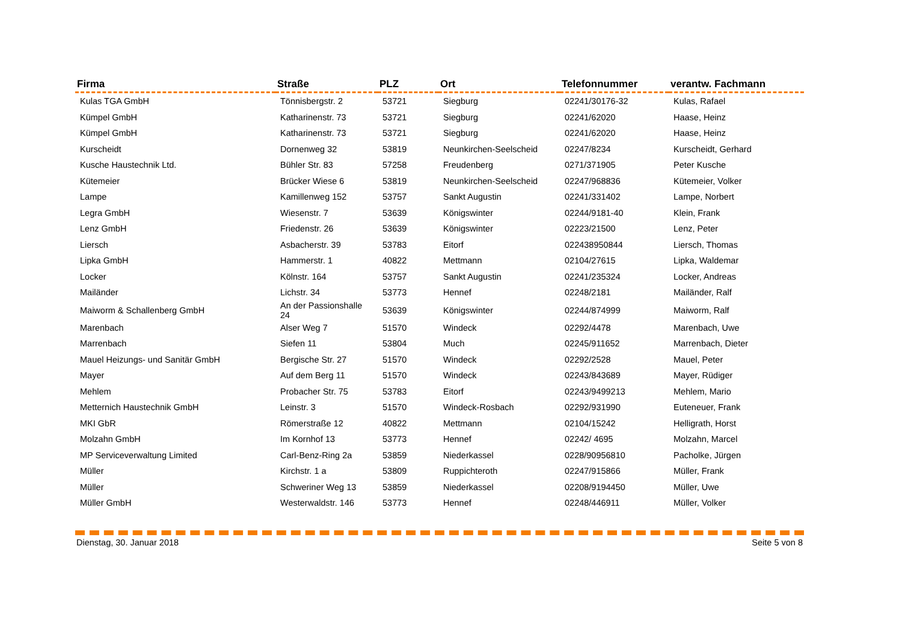| Firma | Straße | PLZ | Ort | Telefonnummer | verantw. Fachmann |
| --- | --- | --- | --- | --- | --- |
| Kulas TGA GmbH | Tönnisbergstr. 2 | 53721 | Siegburg | 02241/30176-32 | Kulas, Rafael |
| Kümpel GmbH | Katharinenstr. 73 | 53721 | Siegburg | 02241/62020 | Haase, Heinz |
| Kümpel GmbH | Katharinenstr. 73 | 53721 | Siegburg | 02241/62020 | Haase, Heinz |
| Kurscheidt | Dornenweg 32 | 53819 | Neunkirchen-Seelscheid | 02247/8234 | Kurscheidt, Gerhard |
| Kusche Haustechnik Ltd. | Bühler Str. 83 | 57258 | Freudenberg | 0271/371905 | Peter Kusche |
| Kütemeier | Brücker Wiese 6 | 53819 | Neunkirchen-Seelscheid | 02247/968836 | Kütemeier, Volker |
| Lampe | Kamillenweg 152 | 53757 | Sankt Augustin | 02241/331402 | Lampe, Norbert |
| Legra GmbH | Wiesenstr. 7 | 53639 | Königswinter | 02244/9181-40 | Klein, Frank |
| Lenz GmbH | Friedenstr. 26 | 53639 | Königswinter | 02223/21500 | Lenz, Peter |
| Liersch | Asbacherstr. 39 | 53783 | Eitorf | 022438950844 | Liersch, Thomas |
| Lipka GmbH | Hammerstr. 1 | 40822 | Mettmann | 02104/27615 | Lipka, Waldemar |
| Locker | Kölnstr. 164 | 53757 | Sankt Augustin | 02241/235324 | Locker, Andreas |
| Mailänder | Lichstr. 34 | 53773 | Hennef | 02248/2181 | Mailänder, Ralf |
| Maiworm & Schallenberg GmbH | An der Passionshalle 24 | 53639 | Königswinter | 02244/874999 | Maiworm, Ralf |
| Marenbach | Alser Weg 7 | 51570 | Windeck | 02292/4478 | Marenbach, Uwe |
| Marrenbach | Siefen 11 | 53804 | Much | 02245/911652 | Marrenbach, Dieter |
| Mauel Heizungs- und Sanitär GmbH | Bergische Str. 27 | 51570 | Windeck | 02292/2528 | Mauel, Peter |
| Mayer | Auf dem Berg 11 | 51570 | Windeck | 02243/843689 | Mayer, Rüdiger |
| Mehlem | Probacher Str. 75 | 53783 | Eitorf | 02243/9499213 | Mehlem, Mario |
| Metternich Haustechnik GmbH | Leinstr. 3 | 51570 | Windeck-Rosbach | 02292/931990 | Euteneuer, Frank |
| MKI GbR | Römerstraße 12 | 40822 | Mettmann | 02104/15242 | Helligrath, Horst |
| Molzahn GmbH | Im Kornhof 13 | 53773 | Hennef | 02242/ 4695 | Molzahn, Marcel |
| MP Serviceverwaltung Limited | Carl-Benz-Ring 2a | 53859 | Niederkassel | 0228/90956810 | Pacholke, Jürgen |
| Müller | Kirchstr. 1 a | 53809 | Ruppichteroth | 02247/915866 | Müller, Frank |
| Müller | Schweriner Weg 13 | 53859 | Niederkassel | 02208/9194450 | Müller, Uwe |
| Müller GmbH | Westerwaldstr. 146 | 53773 | Hennef | 02248/446911 | Müller, Volker |
Dienstag, 30. Januar 2018 Seite 5 von 8